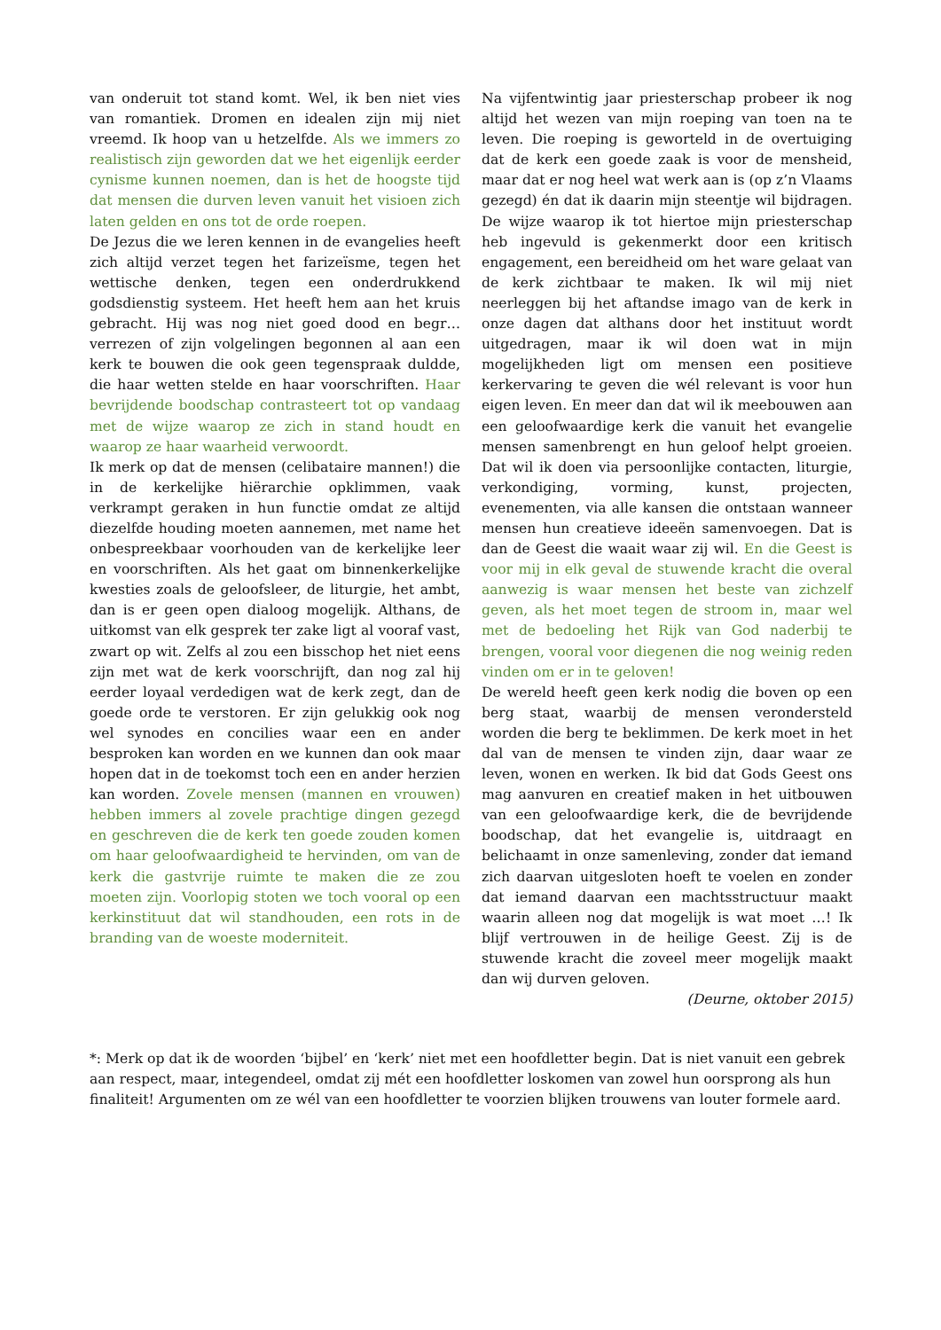van onderuit tot stand komt. Wel, ik ben niet vies van romantiek. Dromen en idealen zijn mij niet vreemd. Ik hoop van u hetzelfde. Als we immers zo realistisch zijn geworden dat we het eigenlijk eerder cynisme kunnen noemen, dan is het de hoogste tijd dat mensen die durven leven vanuit het visioen zich laten gelden en ons tot de orde roepen.
De Jezus die we leren kennen in de evangelies heeft zich altijd verzet tegen het farizeïsme, tegen het wettische denken, tegen een onderdrukkend godsdienstig systeem. Het heeft hem aan het kruis gebracht. Hij was nog niet goed dood en begr… verrezen of zijn volgelingen begonnen al aan een kerk te bouwen die ook geen tegenspraak duldde, die haar wetten stelde en haar voorschriften. Haar bevrijdende boodschap contrasteert tot op vandaag met de wijze waarop ze zich in stand houdt en waarop ze haar waarheid verwoordt.
Ik merk op dat de mensen (celibataire mannen!) die in de kerkelijke hiërarchie opklimmen, vaak verkrampt geraken in hun functie omdat ze altijd diezelfde houding moeten aannemen, met name het onbespreekbaar voorhouden van de kerkelijke leer en voorschriften. Als het gaat om binnenkerkelijke kwesties zoals de geloofsleer, de liturgie, het ambt, dan is er geen open dialoog mogelijk. Althans, de uitkomst van elk gesprek ter zake ligt al vooraf vast, zwart op wit. Zelfs al zou een bisschop het niet eens zijn met wat de kerk voorschrijft, dan nog zal hij eerder loyaal verdedigen wat de kerk zegt, dan de goede orde te verstoren. Er zijn gelukkig ook nog wel synodes en concilies waar een en ander besproken kan worden en we kunnen dan ook maar hopen dat in de toekomst toch een en ander herzien kan worden. Zovele mensen (mannen en vrouwen) hebben immers al zovele prachtige dingen gezegd en geschreven die de kerk ten goede zouden komen om haar geloofwaardigheid te hervinden, om van de kerk die gastvrije ruimte te maken die ze zou moeten zijn. Voorlopig stoten we toch vooral op een kerkinstituut dat wil standhouden, een rots in de branding van de woeste moderniteit.
Na vijfentwintig jaar priesterschap probeer ik nog altijd het wezen van mijn roeping van toen na te leven. Die roeping is geworteld in de overtuiging dat de kerk een goede zaak is voor de mensheid, maar dat er nog heel wat werk aan is (op z’n Vlaams gezegd) én dat ik daarin mijn steentje wil bijdragen. De wijze waarop ik tot hiertoe mijn priesterschap heb ingevuld is gekenmerkt door een kritisch engagement, een bereidheid om het ware gelaat van de kerk zichtbaar te maken. Ik wil mij niet neerleggen bij het aftandse imago van de kerk in onze dagen dat althans door het instituut wordt uitgedragen, maar ik wil doen wat in mijn mogelijkheden ligt om mensen een positieve kerkervaring te geven die wél relevant is voor hun eigen leven. En meer dan dat wil ik meebouwen aan een geloofwaardige kerk die vanuit het evangelie mensen samenbrengt en hun geloof helpt groeien. Dat wil ik doen via persoonlijke contacten, liturgie, verkondiging, vorming, kunst, projecten, evenementen, via alle kansen die ontstaan wanneer mensen hun creatieve ideeën samenvoegen. Dat is dan de Geest die waait waar zij wil. En die Geest is voor mij in elk geval de stuwende kracht die overal aanwezig is waar mensen het beste van zichzelf geven, als het moet tegen de stroom in, maar wel met de bedoeling het Rijk van God naderbij te brengen, vooral voor diegenen die nog weinig reden vinden om er in te geloven!
De wereld heeft geen kerk nodig die boven op een berg staat, waarbij de mensen verondersteld worden die berg te beklimmen. De kerk moet in het dal van de mensen te vinden zijn, daar waar ze leven, wonen en werken. Ik bid dat Gods Geest ons mag aanvuren en creatief maken in het uitbouwen van een geloofwaardige kerk, die de bevrijdende boodschap, dat het evangelie is, uitdraagt en belichaamt in onze samenleving, zonder dat iemand zich daarvan uitgesloten hoeft te voelen en zonder dat iemand daarvan een machtsstructuur maakt waarin alleen nog dat mogelijk is wat moet …! Ik blijf vertrouwen in de heilige Geest. Zij is de stuwende kracht die zoveel meer mogelijk maakt dan wij durven geloven.
(Deurne, oktober 2015)
*: Merk op dat ik de woorden ‘bijbel’ en ‘kerk’ niet met een hoofdletter begin. Dat is niet vanuit een gebrek aan respect, maar, integendeel, omdat zij mét een hoofdletter loskomen van zowel hun oorsprong als hun finaliteit! Argumenten om ze wél van een hoofdletter te voorzien blijken trouwens van louter formele aard.